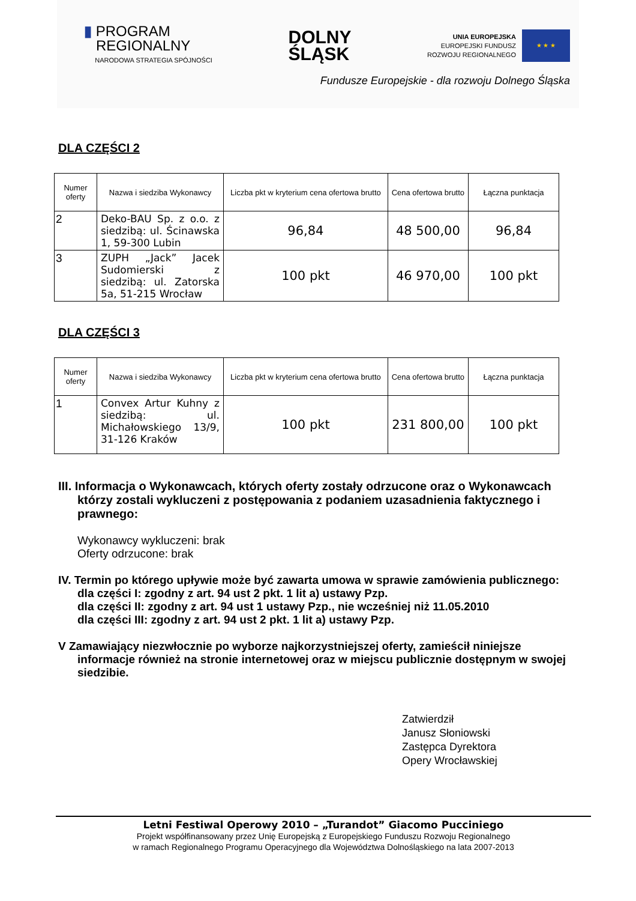▮ PROGRAM
REGIONALNY
NARODOWA STRATEGIA SPÓJNOŚCI
DOLNY
ŚLĄSK
UNIA EUROPEJSKA
EUROPEJSKI FUNDUSZ
ROZWOJU REGIONALNEGO
★ ★ ★
Fundusze Europejskie - dla rozwoju Dolnego Śląska
DLA CZĘŚCI 2
| Numer oferty | Nazwa i siedziba Wykonawcy | Liczba pkt w kryterium cena ofertowa brutto | Cena ofertowa brutto | Łączna punktacja |
| --- | --- | --- | --- | --- |
| 2 | Deko-BAU Sp. z o.o. z siedzibą: ul. Ścinawska 1, 59-300 Lubin | 96,84 | 48 500,00 | 96,84 |
| 3 | ZUPH „Jack” Jacek Sudomierski z siedzibą: ul. Zatorska 5a, 51-215 Wrocław | 100 pkt | 46 970,00 | 100 pkt |
DLA CZĘŚCI 3
| Numer oferty | Nazwa i siedziba Wykonawcy | Liczba pkt w kryterium cena ofertowa brutto | Cena ofertowa brutto | Łączna punktacja |
| --- | --- | --- | --- | --- |
| 1 | Convex Artur Kuhny z siedzibą: ul. Michałowskiego 13/9, 31-126 Kraków | 100 pkt | 231 800,00 | 100 pkt |
III. Informacja o Wykonawcach, których oferty zostały odrzucone oraz o Wykonawcach
którzy zostali wykluczeni z postępowania z podaniem uzasadnienia faktycznego i
prawnego:
Wykonawcy wykluczeni: brak
Oferty odrzucone: brak
IV. Termin po którego upływie może być zawarta umowa w sprawie zamówienia publicznego:
dla części I: zgodny z art. 94 ust 2 pkt. 1 lit a) ustawy Pzp.
dla części II: zgodny z art. 94 ust 1 ustawy Pzp., nie wcześniej niż 11.05.2010
dla części III: zgodny z art. 94 ust 2 pkt. 1 lit a) ustawy Pzp.
V Zamawiający niezwłocznie po wyborze najkorzystniejszej oferty, zamieścił niniejsze
informacje również na stronie internetowej oraz w miejscu publicznie dostępnym w swojej
siedzibie.
Zatwierdził
Janusz Słoniowski
Zastępca Dyrektora
Opery Wrocławskiej
Letni Festiwal Operowy 2010 – „Turandot” Giacomo Pucciniego
Projekt współfinansowany przez Unię Europejską z Europejskiego Funduszu Rozwoju Regionalnego
w ramach Regionalnego Programu Operacyjnego dla Województwa Dolnośląskiego na lata 2007-2013